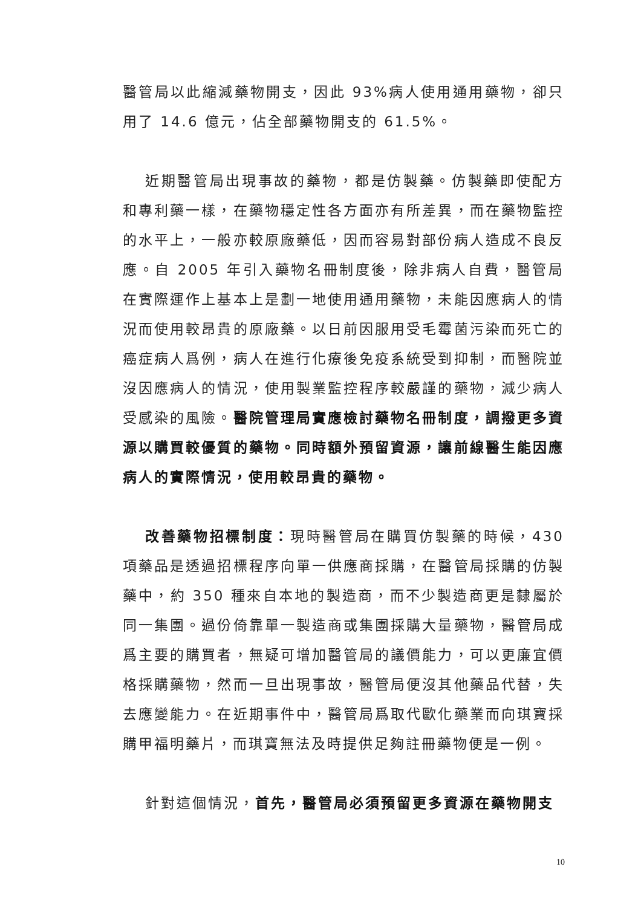醫管局以此縮減藥物開支，因此 93%病人使用通用藥物，卻只用了 14.6 億元，佔全部藥物開支的 61.5%。
近期醫管局出現事故的藥物，都是仿製藥。仿製藥即使配方和專利藥一樣，在藥物穩定性各方面亦有所差異，而在藥物監控的水平上，一般亦較原廠藥低，因而容易對部份病人造成不良反應。自 2005 年引入藥物名冊制度後，除非病人自費，醫管局在實際運作上基本上是劃一地使用通用藥物，未能因應病人的情況而使用較昂貴的原廠藥。以日前因服用受毛霉菌污染而死亡的癌症病人爲例，病人在進行化療後免疫系統受到抑制，而醫院並沒因應病人的情況，使用製業監控程序較嚴謹的藥物，減少病人受感染的風險。醫院管理局實應檢討藥物名冊制度，調撥更多資源以購買較優質的藥物。同時額外預留資源，讓前線醫生能因應病人的實際情況，使用較昂貴的藥物。
改善藥物招標制度：現時醫管局在購買仿製藥的時候，430 項藥品是透過招標程序向單一供應商採購，在醫管局採購的仿製藥中，約 350 種來自本地的製造商，而不少製造商更是隸屬於同一集團。過份倚靠單一製造商或集團採購大量藥物，醫管局成爲主要的購買者，無疑可增加醫管局的議價能力，可以更廉宜價格採購藥物，然而一旦出現事故，醫管局便沒其他藥品代替，失去應變能力。在近期事件中，醫管局爲取代歐化藥業而向琪寶採購甲福明藥片，而琪寶無法及時提供足夠註冊藥物便是一例。
針對這個情況，首先，醫管局必須預留更多資源在藥物開支
10